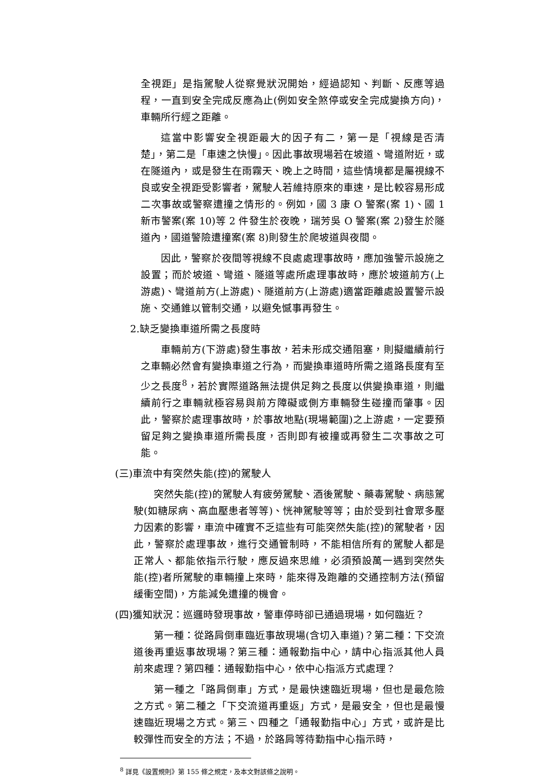全視距」是指駕駛人從察覺狀況開始，經過認知、判斷、反應等過程，一直到安全完成反應為止(例如安全煞停或安全完成變換方向)，車輛所行經之距離。
這當中影響安全視距最大的因子有二，第一是「視線是否清楚」，第二是「車速之快慢」。因此事故現場若在坡道、彎道附近，或在隧道內，或是發生在雨霧天、晚上之時間，這些情境都是屬視線不良或安全視距受影響者，駕駛人若維持原來的車速，是比較容易形成二次事故或警察遭撞之情形的。例如，國 3 康 O 警案(案 1)、國 1 新市警案(案 10)等 2 件發生於夜晚，瑞芳吳 O 警案(案 2)發生於隧道內，國道警險遭撞案(案 8)則發生於爬坡道與夜間。
因此，警察於夜間等視線不良處處理事故時，應加強警示設施之設置；而於坡道、彎道、隧道等處所處理事故時，應於坡道前方(上游處)、彎道前方(上游處)、隧道前方(上游處)適當距離處設置警示設施、交通錐以管制交通，以避免憾事再發生。
2.缺乏變換車道所需之長度時
車輛前方(下游處)發生事故，若未形成交通阻塞，則擬繼續前行之車輛必然會有變換車道之行為，而變換車道時所需之道路長度有至少之長度<sup>8</sup>，若於實際道路無法提供足夠之長度以供變換車道，則繼續前行之車輛就極容易與前方障礙或側方車輛發生碰撞而肇事。因此，警察於處理事故時，於事故地點(現場範圍)之上游處，一定要預留足夠之變換車道所需長度，否則即有被撞或再發生二次事故之可能。
(三)車流中有突然失能(控)的駕駛人
突然失能(控)的駕駛人有疲勞駕駛、酒後駕駛、藥毒駕駛、病態駕駛(如糖尿病、高血壓患者等等)、恍神駕駛等等；由於受到社會眾多壓力因素的影響，車流中確實不乏這些有可能突然失能(控)的駕駛者，因此，警察於處理事故，進行交通管制時，不能相信所有的駕駛人都是正常人、都能依指示行駛，應反過來思維，必須預設萬一遇到突然失能(控)者所駕駛的車輛撞上來時，能來得及跑離的交通控制方法(預留緩衝空間)，方能減免遭撞的機會。
(四)獲知狀況：巡邏時發現事故，警車停時卻已通過現場，如何臨近？
第一種：從路肩倒車臨近事故現場(含切入車道)？第二種：下交流道後再重返事故現場？第三種：通報勤指中心，請中心指派其他人員前來處理？第四種：通報勤指中心，依中心指派方式處理？
第一種之「路肩倒車」方式，是最快速臨近現場，但也是最危險之方式。第二種之「下交流道再重返」方式，是最安全，但也是最慢速臨近現場之方式。第三、四種之「通報勤指中心」方式，或許是比較彈性而安全的方法；不過，於路肩等待勤指中心指示時，
<sup>8</sup> 詳見《設置規則》第 155 條之規定，及本文對該條之說明。